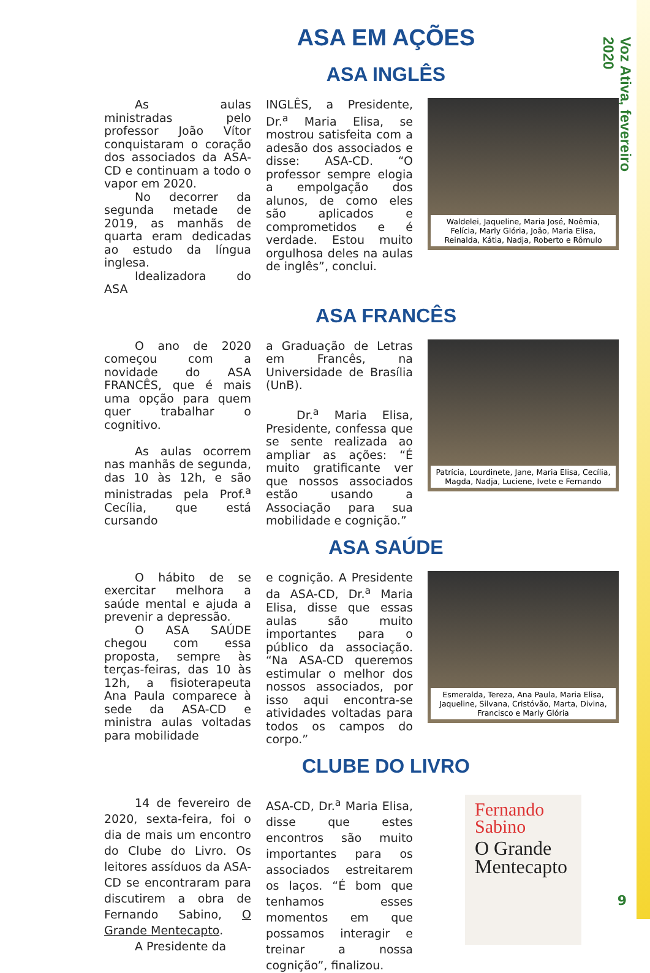Voz Ativa, fevereiro 2020
ASA EM AÇÕES
ASA INGLÊS
As aulas ministradas pelo professor João Vítor conquistaram o coração dos associados da ASA-CD e continuam a todo o vapor em 2020.
No decorrer da segunda metade de 2019, as manhãs de quarta eram dedicadas ao estudo da língua inglesa.
Idealizadora do ASA
INGLÊS, a Presidente, Dr.<sup>a</sup> Maria Elisa, se mostrou satisfeita com a adesão dos associados e disse: ASA-CD. “O professor sempre elogia a empolgação dos alunos, de como eles são aplicados e comprometidos e é verdade. Estou muito orgulhosa deles na aulas de inglês”, conclui.
Waldelei, Jaqueline, Maria José, Noêmia, Felícia, Marly Glória, João, Maria Elisa, Reinalda, Kátia, Nadja, Roberto e Rômulo
ASA FRANCÊS
O ano de 2020 começou com a novidade do ASA FRANCÊS, que é mais uma opção para quem quer trabalhar o cognitivo.
As aulas ocorrem nas manhãs de segunda, das 10 às 12h, e são ministradas pela Prof.<sup>a</sup> Cecília, que está cursando
a Graduação de Letras em Francês, na Universidade de Brasília (UnB).
Dr.<sup>a</sup> Maria Elisa, Presidente, confessa que se sente realizada ao ampliar as ações: “É muito gratificante ver que nossos associados estão usando a Associação para sua mobilidade e cognição.”
Patrícia, Lourdinete, Jane, Maria Elisa, Cecília, Magda, Nadja, Luciene, Ivete e Fernando
ASA SAÚDE
O hábito de se exercitar melhora a saúde mental e ajuda a prevenir a depressão.
O ASA SAÚDE chegou com essa proposta, sempre às terças-feiras, das 10 às 12h, a fisioterapeuta Ana Paula comparece à sede da ASA-CD e ministra aulas voltadas para mobilidade
e cognição. A Presidente da ASA-CD, Dr.<sup>a</sup> Maria Elisa, disse que essas aulas são muito importantes para o público da associação. “Na ASA-CD queremos estimular o melhor dos nossos associados, por isso aqui encontra-se atividades voltadas para todos os campos do corpo.”
Esmeralda, Tereza, Ana Paula, Maria Elisa, Jaqueline, Silvana, Cristóvão, Marta, Divina, Francisco e Marly Glória
CLUBE DO LIVRO
14 de fevereiro de 2020, sexta-feira, foi o dia de mais um encontro do Clube do Livro. Os leitores assíduos da ASA-CD se encontraram para discutirem a obra de Fernando Sabino, O Grande Mentecapto.
A Presidente da
ASA-CD, Dr.<sup>a</sup> Maria Elisa, disse que estes encontros são muito importantes para os associados estreitarem os laços. “É bom que tenhamos esses momentos em que possamos interagir e treinar a nossa cognição”, finalizou.
Fernando Sabino
O Grande Mentecapto
9